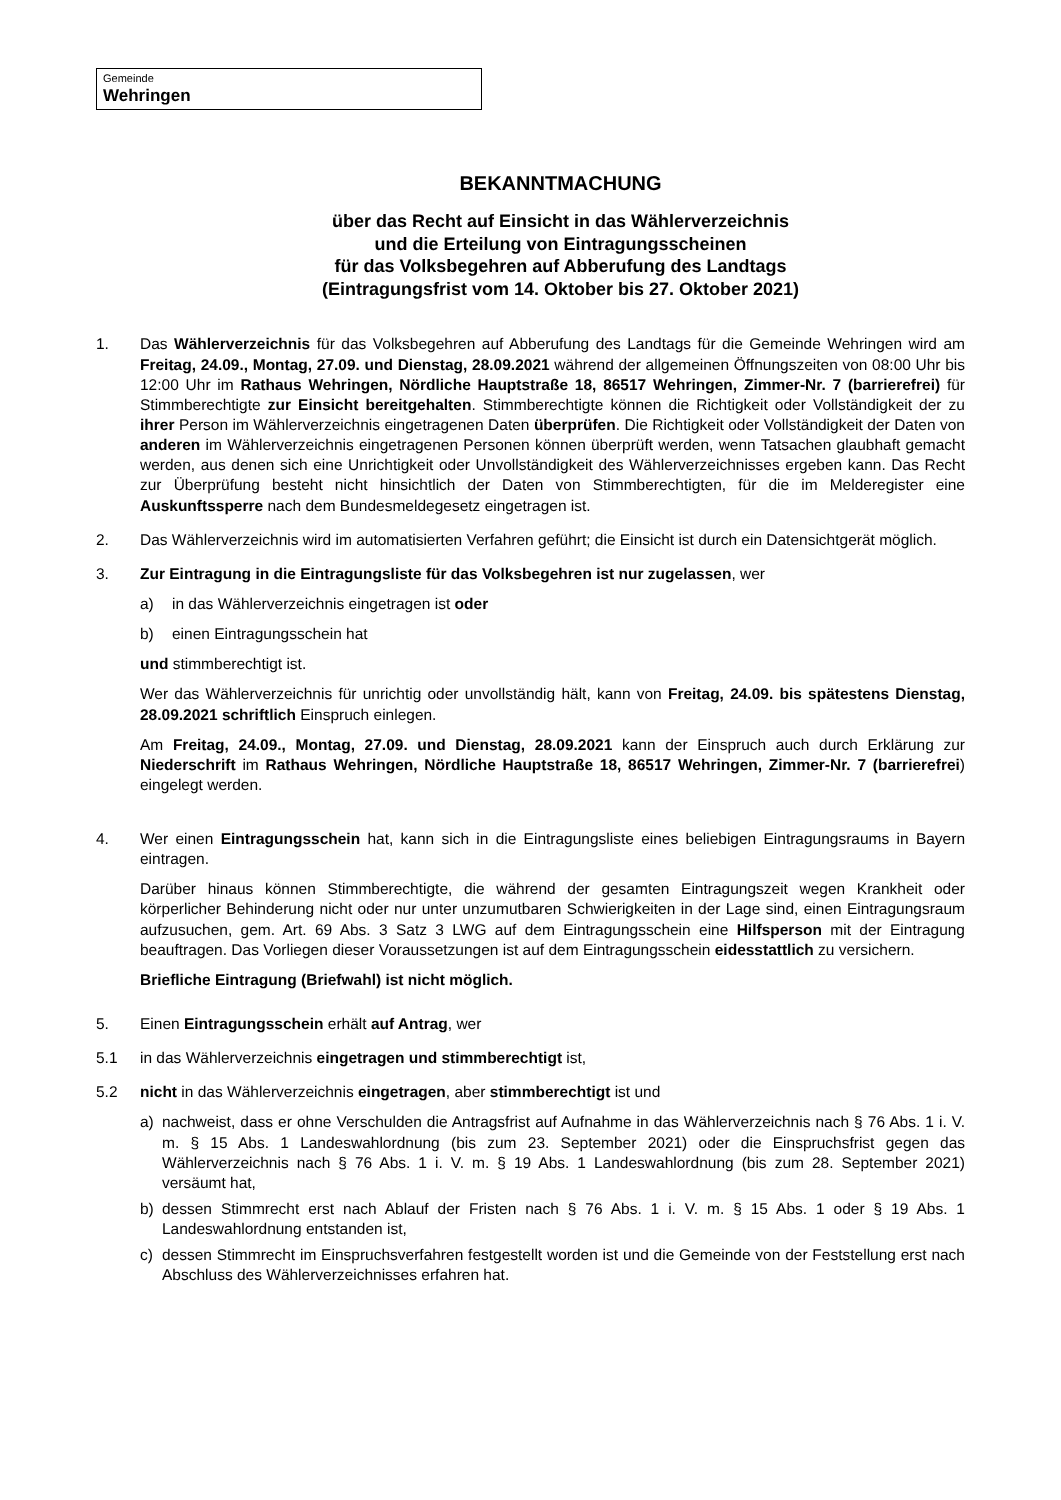Gemeinde
Wehringen
BEKANNTMACHUNG
über das Recht auf Einsicht in das Wählerverzeichnis
und die Erteilung von Eintragungsscheinen
für das Volksbegehren auf Abberufung des Landtags
(Eintragungsfrist vom 14. Oktober bis 27. Oktober 2021)
1. Das Wählerverzeichnis für das Volksbegehren auf Abberufung des Landtags für die Gemeinde Wehringen wird am Freitag, 24.09., Montag, 27.09. und Dienstag, 28.09.2021 während der allgemeinen Öffnungszeiten von 08:00 Uhr bis 12:00 Uhr im Rathaus Wehringen, Nördliche Hauptstraße 18, 86517 Wehringen, Zimmer-Nr. 7 (barrierefrei) für Stimmberechtigte zur Einsicht bereitgehalten. Stimmberechtigte können die Richtigkeit oder Vollständigkeit der zu ihrer Person im Wählerverzeichnis eingetragenen Daten überprüfen. Die Richtigkeit oder Vollständigkeit der Daten von anderen im Wählerverzeichnis eingetragenen Personen können überprüft werden, wenn Tatsachen glaubhaft gemacht werden, aus denen sich eine Unrichtigkeit oder Unvollständigkeit des Wählerverzeichnisses ergeben kann. Das Recht zur Überprüfung besteht nicht hinsichtlich der Daten von Stimmberechtigten, für die im Melderegister eine Auskunftssperre nach dem Bundesmeldegesetz eingetragen ist.
2. Das Wählerverzeichnis wird im automatisierten Verfahren geführt; die Einsicht ist durch ein Datensichtgerät möglich.
3. Zur Eintragung in die Eintragungsliste für das Volksbegehren ist nur zugelassen, wer
a) in das Wählerverzeichnis eingetragen ist oder
b) einen Eintragungsschein hat
und stimmberechtigt ist.
Wer das Wählerverzeichnis für unrichtig oder unvollständig hält, kann von Freitag, 24.09. bis spätestens Dienstag, 28.09.2021 schriftlich Einspruch einlegen.
Am Freitag, 24.09., Montag, 27.09. und Dienstag, 28.09.2021 kann der Einspruch auch durch Erklärung zur Niederschrift im Rathaus Wehringen, Nördliche Hauptstraße 18, 86517 Wehringen, Zimmer-Nr. 7 (barrierefrei) eingelegt werden.
4. Wer einen Eintragungsschein hat, kann sich in die Eintragungsliste eines beliebigen Eintragungsraums in Bayern eintragen.
Darüber hinaus können Stimmberechtigte, die während der gesamten Eintragungszeit wegen Krankheit oder körperlicher Behinderung nicht oder nur unter unzumutbaren Schwierigkeiten in der Lage sind, einen Eintragungsraum aufzusuchen, gem. Art. 69 Abs. 3 Satz 3 LWG auf dem Eintragungsschein eine Hilfsperson mit der Eintragung beauftragen. Das Vorliegen dieser Voraussetzungen ist auf dem Eintragungsschein eidesstattlich zu versichern.
Briefliche Eintragung (Briefwahl) ist nicht möglich.
5. Einen Eintragungsschein erhält auf Antrag, wer
5.1 in das Wählerverzeichnis eingetragen und stimmberechtigt ist,
5.2 nicht in das Wählerverzeichnis eingetragen, aber stimmberechtigt ist und
a) nachweist, dass er ohne Verschulden die Antragsfrist auf Aufnahme in das Wählerverzeichnis nach § 76 Abs. 1 i. V. m. § 15 Abs. 1 Landeswahlordnung (bis zum 23. September 2021) oder die Einspruchsfrist gegen das Wählerverzeichnis nach § 76 Abs. 1 i. V. m. § 19 Abs. 1 Landeswahlordnung (bis zum 28. September 2021) versäumt hat,
b) dessen Stimmrecht erst nach Ablauf der Fristen nach § 76 Abs. 1 i. V. m. § 15 Abs. 1 oder § 19 Abs. 1 Landeswahlordnung entstanden ist,
c) dessen Stimmrecht im Einspruchsverfahren festgestellt worden ist und die Gemeinde von der Feststellung erst nach Abschluss des Wählerverzeichnisses erfahren hat.